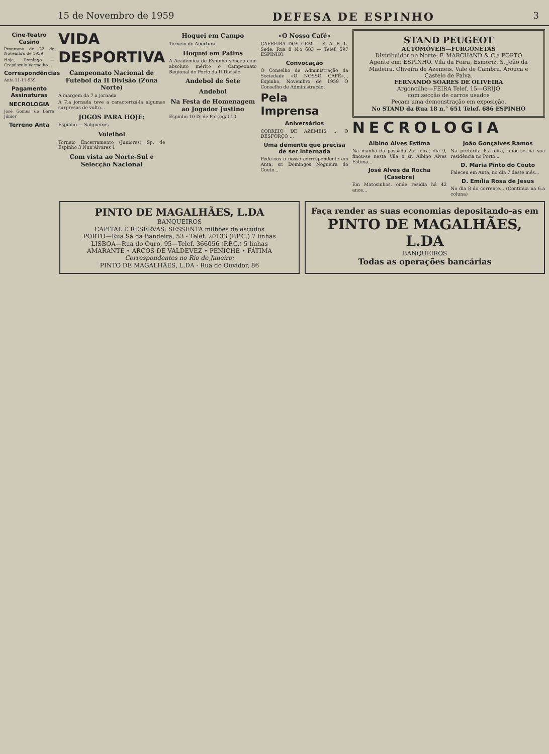15 de Novembro de 1959 DEFESA DE ESPINHO 3
Cine-Teatro Casino
Programa de 22 de Novembro de 1959
Hoje, Domingo — Crepúsculo Vermelho...
Correspondências
Anta 11-11-959
Pagamento Assinaturas
NECROLOGIA
José Gomes de Barra Júnior
Terreno Anta
VIDA DESPORTIVA
Campeonato Nacional de Futebol da II Divisão (Zona Norte)
À margem da 7.a jornada
A 7.a jornada teve a caracterizá-la algumas surpresas de vulto...
JOGOS PARA HOJE:
Espinho — Salgueiros
Voleibol
Torneio Encerramento (Juniores) Sp. de Espinho 3 Nun'Alvares 1
Com vista ao Norte-Sul e Selecção Nacional
Hoquei em Campo
Torneio de Abertura
Hoquei em Patins
A Académica de Espinho venceu com absoluto mérito o Campeonato Regional do Porto da II Divisão
Andebol de Sete
Andebol
Na Festa de Homenagem ao Jogador Justino
Espinho 10 D. de Portugal 10
«O Nosso Café»
CAFEEIRA DOS CEM — S. A. R. L. Sede: Rua 8 N.o 603 — Telef. 597 ESPINHO
Convocação
O Conselho de Administração da Sociedade «O NOSSO CAFÉ»... Espinho, Novembro de 1959 O Conselho de Administração,
Pela Imprensa
Aniversários
CORREIO DE AZEMEIS ... O DESFORÇO ...
Uma demente que precisa de ser internada
Pede-nos o nosso correspondente em Anta, sr. Domingos Nogueira do Couto...
STAND PEUGEOT
AUTOMÓVEIS—FURGONETAS
Distribuidor no Norte: F. MARCHAND & C.a PORTO
Agente em: ESPINHO, Vila da Feira, Esmoriz, S. João da Madeira, Oliveira de Azemeis, Vale de Cambra, Arouca e Castelo de Paiva.
FERNANDO SOARES DE OLIVEIRA
Argoncilhe—FEIRA Telef. 15—GRIJÓ
com secção de carros usados
Peçam uma demonstração em exposição.
No STAND da Rua 18 n.° 651 Telef. 686 ESPINHO
NECROLOGIA
Albino Alves Estima
Na manhã da passada 2.a feira, dia 9, finou-se nesta Vila o sr. Albino Alves Estima...
José Alves da Rocha (Casebre)
Em Matosinhos, onde residia há 42 anos...
João Gonçalves Ramos
Na pretérita 6.a-feira, finou-se na sua residência no Porto...
D. Maria Pinto do Couto
Faleceu em Anta, no dia 7 deste mês...
D. Emília Rosa de Jesus
No dia 8 do corrente... (Continua na 6.a coluna)
PINTO DE MAGALHÃES, L.DA
BANQUEIROS
CAPITAL E RESERVAS: SESSENTA milhões de escudos
PORTO—Rua Sá da Bandeira, 53 - Telef. 20133 (P.P.C.) 7 linhas
LISBOA—Rua do Ouro, 95—Telef. 366056 (P.P.C.) 5 linhas
AMARANTE • ARCOS DE VALDEVEZ • PENICHE • FÁTIMA
Correspondentes no Rio de Janeiro:
PINTO DE MAGALHÃES, L.DA - Rua do Ouvidor, 86
Faça render as suas economias depositando-as em
PINTO DE MAGALHÃES, L.DA
BANQUEIROS
Todas as operações bancárias